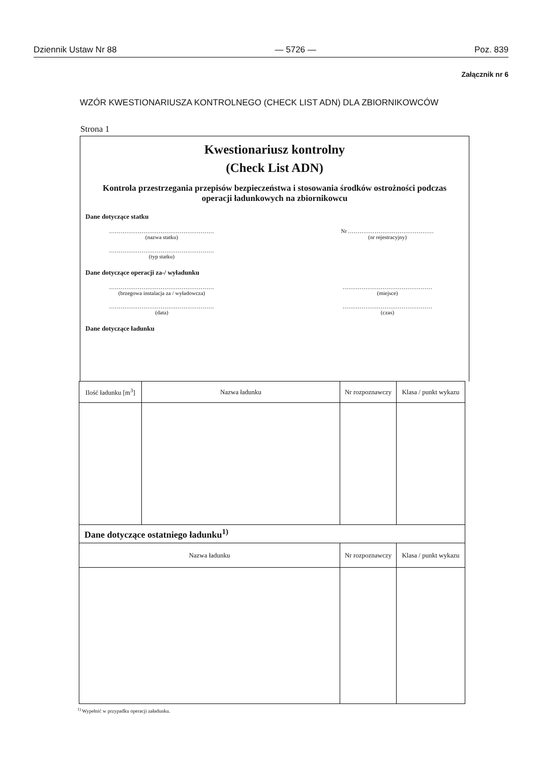Dziennik Ustaw Nr 88 — 5726 — Poz. 839
Załącznik nr 6
WZÓR KWESTIONARIUSZA KONTROLNEGO (CHECK LIST ADN) DLA ZBIORNIKOWCÓW
Strona 1
Kwestionariusz kontrolny
(Check List ADN)
Kontrola przestrzegania przepisów bezpieczeństwa i stosowania środków ostrożności podczas operacji ładunkowych na zbiornikowcu
Dane dotyczące statku
.......................................................
(nazwa statku)
Nr .............................................
(nr rejestracyjny)
.......................................................
(typ statku)
Dane dotyczące operacji za-/ wyładunku
.......................................................
(brzegowa instalacja za / wyładowcza)
...............................................
(miejsce)
.......................................................
(data)
...............................................
(czas)
Dane dotyczące ładunku
| Ilość ładunku [m<sup>3</sup>] | Nazwa ładunku | Nr rozpoznawczy | Klasa / punkt wykazu |
| --- | --- | --- | --- |
| Dane dotyczące ostatniego ładunku<sup>1)</sup> | | | |
| Nazwa ładunku | | Nr rozpoznawczy | Klasa / punkt wykazu |
<sup>1)</sup> Wypełnić w przypadku operacji załadunku.